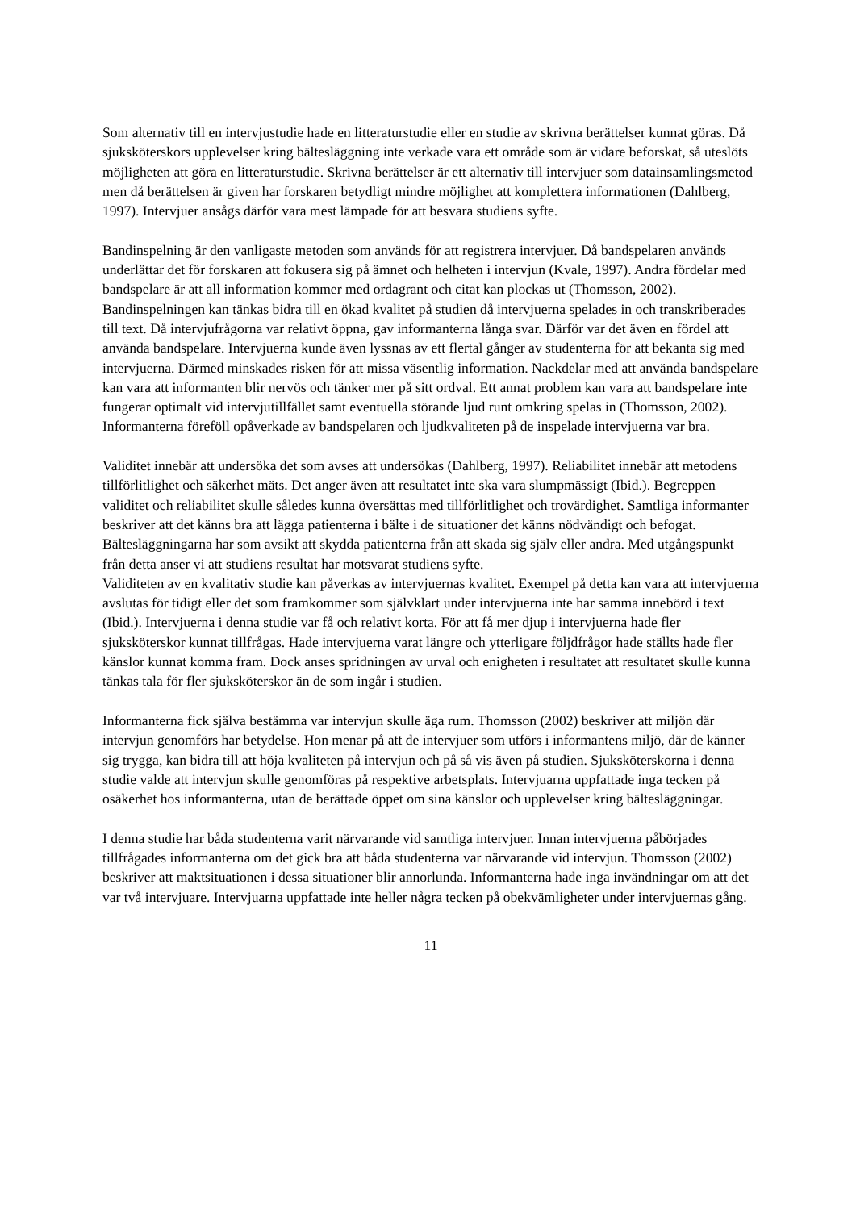Som alternativ till en intervjustudie hade en litteraturstudie eller en studie av skrivna berättelser kunnat göras. Då sjuksköterskors upplevelser kring bältesläggning inte verkade vara ett område som är vidare beforskat, så uteslöts möjligheten att göra en litteraturstudie. Skrivna berättelser är ett alternativ till intervjuer som datainsamlingsmetod men då berättelsen är given har forskaren betydligt mindre möjlighet att komplettera informationen (Dahlberg, 1997). Intervjuer ansågs därför vara mest lämpade för att besvara studiens syfte.
Bandinspelning är den vanligaste metoden som används för att registrera intervjuer. Då bandspelaren används underlättar det för forskaren att fokusera sig på ämnet och helheten i intervjun (Kvale, 1997). Andra fördelar med bandspelare är att all information kommer med ordagrant och citat kan plockas ut (Thomsson, 2002). Bandinspelningen kan tänkas bidra till en ökad kvalitet på studien då intervjuerna spelades in och transkriberades till text. Då intervjufrågorna var relativt öppna, gav informanterna långa svar. Därför var det även en fördel att använda bandspelare. Intervjuerna kunde även lyssnas av ett flertal gånger av studenterna för att bekanta sig med intervjuerna. Därmed minskades risken för att missa väsentlig information. Nackdelar med att använda bandspelare kan vara att informanten blir nervös och tänker mer på sitt ordval. Ett annat problem kan vara att bandspelare inte fungerar optimalt vid intervjutillfället samt eventuella störande ljud runt omkring spelas in (Thomsson, 2002). Informanterna föreföll opåverkade av bandspelaren och ljudkvaliteten på de inspelade intervjuerna var bra.
Validitet innebär att undersöka det som avses att undersökas (Dahlberg, 1997). Reliabilitet innebär att metodens tillförlitlighet och säkerhet mäts. Det anger även att resultatet inte ska vara slumpmässigt (Ibid.). Begreppen validitet och reliabilitet skulle således kunna översättas med tillförlitlighet och trovärdighet. Samtliga informanter beskriver att det känns bra att lägga patienterna i bälte i de situationer det känns nödvändigt och befogat. Bältesläggningarna har som avsikt att skydda patienterna från att skada sig själv eller andra. Med utgångspunkt från detta anser vi att studiens resultat har motsvarat studiens syfte.
Validiteten av en kvalitativ studie kan påverkas av intervjuernas kvalitet. Exempel på detta kan vara att intervjuerna avslutas för tidigt eller det som framkommer som självklart under intervjuerna inte har samma innebörd i text (Ibid.). Intervjuerna i denna studie var få och relativt korta. För att få mer djup i intervjuerna hade fler sjuksköterskor kunnat tillfrågas. Hade intervjuerna varat längre och ytterligare följdfrågor hade ställts hade fler känslor kunnat komma fram. Dock anses spridningen av urval och enigheten i resultatet att resultatet skulle kunna tänkas tala för fler sjuksköterskor än de som ingår i studien.
Informanterna fick själva bestämma var intervjun skulle äga rum. Thomsson (2002) beskriver att miljön där intervjun genomförs har betydelse. Hon menar på att de intervjuer som utförs i informantens miljö, där de känner sig trygga, kan bidra till att höja kvaliteten på intervjun och på så vis även på studien. Sjuksköterskorna i denna studie valde att intervjun skulle genomföras på respektive arbetsplats. Intervjuarna uppfattade inga tecken på osäkerhet hos informanterna, utan de berättade öppet om sina känslor och upplevelser kring bältesläggningar.
I denna studie har båda studenterna varit närvarande vid samtliga intervjuer. Innan intervjuerna påbörjades tillfrågades informanterna om det gick bra att båda studenterna var närvarande vid intervjun. Thomsson (2002) beskriver att maktsituationen i dessa situationer blir annorlunda. Informanterna hade inga invändningar om att det var två intervjuare. Intervjuarna uppfattade inte heller några tecken på obekvämligheter under intervjuernas gång.
11